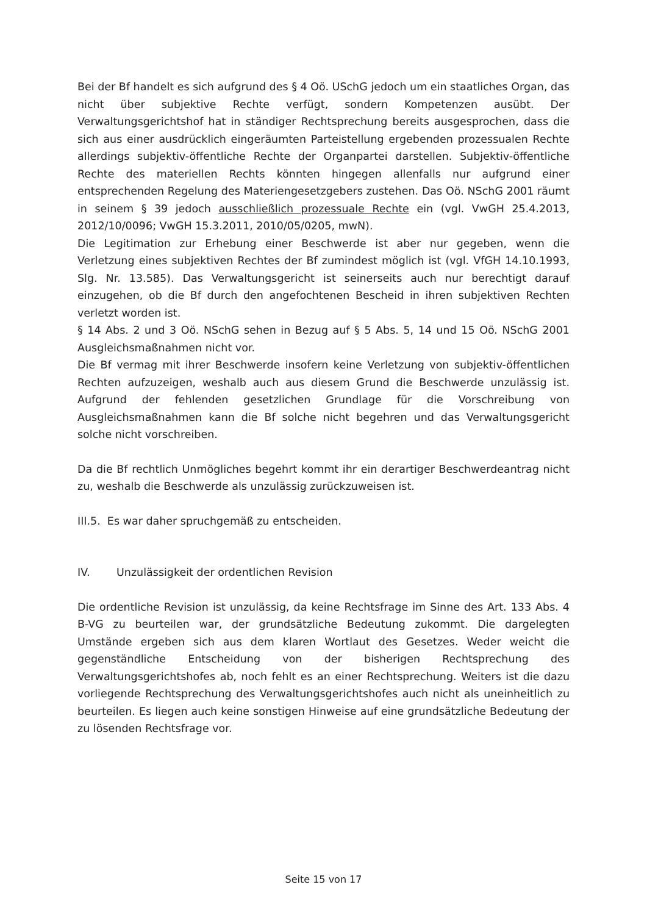Bei der Bf handelt es sich aufgrund des § 4 Oö. USchG jedoch um ein staatliches Organ, das nicht über subjektive Rechte verfügt, sondern Kompetenzen ausübt. Der Verwaltungsgerichtshof hat in ständiger Rechtsprechung bereits ausgesprochen, dass die sich aus einer ausdrücklich eingeräumten Parteistellung ergebenden prozessualen Rechte allerdings subjektiv-öffentliche Rechte der Organpartei darstellen. Subjektiv-öffentliche Rechte des materiellen Rechts könnten hingegen allenfalls nur aufgrund einer entsprechenden Regelung des Materiengesetzgebers zustehen. Das Oö. NSchG 2001 räumt in seinem § 39 jedoch ausschließlich prozessuale Rechte ein (vgl. VwGH 25.4.2013, 2012/10/0096; VwGH 15.3.2011, 2010/05/0205, mwN).
Die Legitimation zur Erhebung einer Beschwerde ist aber nur gegeben, wenn die Verletzung eines subjektiven Rechtes der Bf zumindest möglich ist (vgl. VfGH 14.10.1993, Slg. Nr. 13.585). Das Verwaltungsgericht ist seinerseits auch nur berechtigt darauf einzugehen, ob die Bf durch den angefochtenen Bescheid in ihren subjektiven Rechten verletzt worden ist.
§ 14 Abs. 2 und 3 Oö. NSchG sehen in Bezug auf § 5 Abs. 5, 14 und 15 Oö. NSchG 2001 Ausgleichsmaßnahmen nicht vor.
Die Bf vermag mit ihrer Beschwerde insofern keine Verletzung von subjektiv-öffentlichen Rechten aufzuzeigen, weshalb auch aus diesem Grund die Beschwerde unzulässig ist. Aufgrund der fehlenden gesetzlichen Grundlage für die Vorschreibung von Ausgleichsmaßnahmen kann die Bf solche nicht begehren und das Verwaltungsgericht solche nicht vorschreiben.
Da die Bf rechtlich Unmögliches begehrt kommt ihr ein derartiger Beschwerdeantrag nicht zu, weshalb die Beschwerde als unzulässig zurückzuweisen ist.
III.5. Es war daher spruchgemäß zu entscheiden.
IV. Unzulässigkeit der ordentlichen Revision
Die ordentliche Revision ist unzulässig, da keine Rechtsfrage im Sinne des Art. 133 Abs. 4 B-VG zu beurteilen war, der grundsätzliche Bedeutung zukommt. Die dargelegten Umstände ergeben sich aus dem klaren Wortlaut des Gesetzes. Weder weicht die gegenständliche Entscheidung von der bisherigen Rechtsprechung des Verwaltungsgerichtshofes ab, noch fehlt es an einer Rechtsprechung. Weiters ist die dazu vorliegende Rechtsprechung des Verwaltungsgerichtshofes auch nicht als uneinheitlich zu beurteilen. Es liegen auch keine sonstigen Hinweise auf eine grundsätzliche Bedeutung der zu lösenden Rechtsfrage vor.
Seite 15 von 17